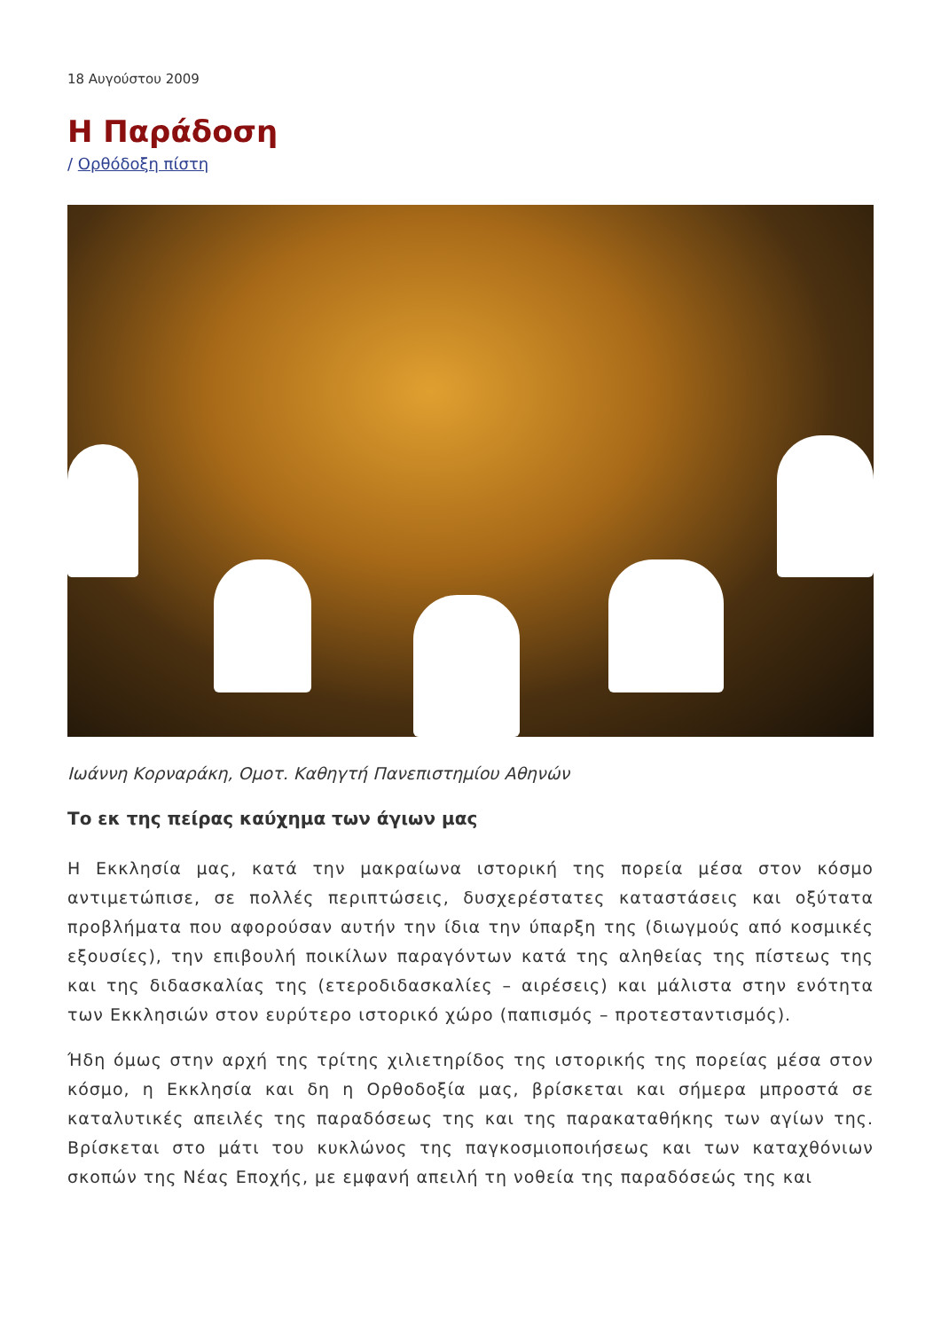18 Αυγούστου 2009
Η Παράδοση
/ Ορθόδοξη πίστη
Ιωάννη Κορναράκη, Ομοτ. Καθηγτή Πανεπιστημίου Αθηνών
Το εκ της πείρας καύχημα των άγιων μας
Η Εκκλησία μας, κατά την μακραίωνα ιστορική της πορεία μέσα στον κόσμο αντιμετώπισε, σε πολλές περιπτώσεις, δυσχερέστατες καταστάσεις και οξύτατα προβλήματα που αφορούσαν αυτήν την ίδια την ύπαρξη της (διωγμούς από κοσμικές εξουσίες), την επιβουλή ποικίλων παραγόντων κατά της αληθείας της πίστεως της και της διδασκαλίας της (ετεροδιδασκαλίες – αιρέσεις) και μάλιστα στην ενότητα των Εκκλησιών στον ευρύτερο ιστορικό χώρο (παπισμός – προτεσταντισμός).
Ήδη όμως στην αρχή της τρίτης χιλιετηρίδος της ιστορικής της πορείας μέσα στον κόσμο, η Εκκλησία και δη η Ορθοδοξία μας, βρίσκεται και σήμερα μπροστά σε καταλυτικές απειλές της παραδόσεως της και της παρακαταθήκης των αγίων της. Βρίσκεται στο μάτι του κυκλώνος της παγκοσμιοποιήσεως και των καταχθόνιων σκοπών της Νέας Εποχής, με εμφανή απειλή τη νοθεία της παραδόσεώς της και